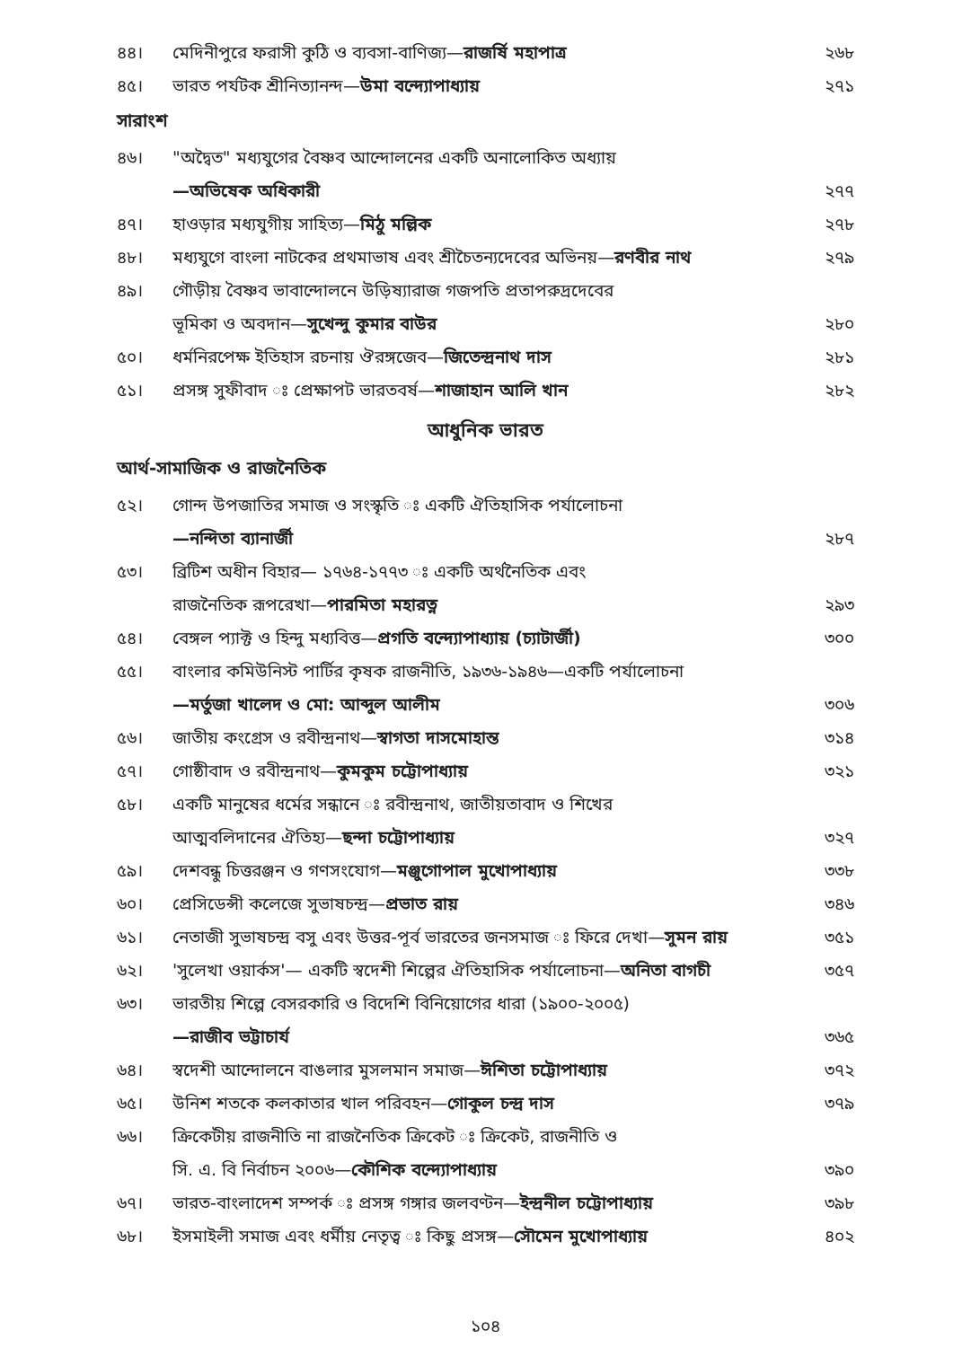৪৪। মেদিনীপুরে ফরাসী কুঠি ও ব্যবসা-বাণিজ্য—রাজর্ষি মহাপাত্র ২৬৮
৪৫। ভারত পর্যটক শ্রীনিত্যানন্দ—উমা বন্দ্যোপাধ্যায় ২৭১
সারাংশ
৪৬। "অদ্বৈত" মধ্যযুগের বৈষ্ণব আন্দোলনের একটি অনালোকিত অধ্যায়
—অভিষেক অধিকারী
২৭৭
৪৭। হাওড়ার মধ্যযুগীয় সাহিত্য—মিঠু মল্লিক ২৭৮
৪৮। মধ্যযুগে বাংলা নাটকের প্রথমাভাষ এবং শ্রীচৈতন্যদেবের অভিনয়—রণবীর নাথ ২৭৯
৪৯। গৌড়ীয় বৈষ্ণব ভাবান্দোলনে উড়িষ্যারাজ গজপতি প্রতাপরুদ্রদেবের
ভূমিকা ও অবদান—সুখেন্দু কুমার বাউর
২৮০
৫০। ধর্মনিরপেক্ষ ইতিহাস রচনায় ঔরঙ্গজেব—জিতেন্দ্রনাথ দাস ২৮১
৫১। প্রসঙ্গ সুফীবাদ ঃ প্রেক্ষাপট ভারতবর্ষ—শাজাহান আলি খান ২৮২
আধুনিক ভারত
আর্থ-সামাজিক ও রাজনৈতিক
৫২। গোন্দ উপজাতির সমাজ ও সংস্কৃতি ঃ একটি ঐতিহাসিক পর্যালোচনা
—নন্দিতা ব্যানার্জী
২৮৭
৫৩। ব্রিটিশ অধীন বিহার— ১৭৬৪-১৭৭৩ ঃ একটি অর্থনৈতিক এবং
রাজনৈতিক রূপরেখা—পারমিতা মহারত্ন
২৯৩
৫৪। বেঙ্গল প্যাক্ট ও হিন্দু মধ্যবিত্ত—প্রগতি বন্দ্যোপাধ্যায় (চ্যাটার্জী) ৩০০
৫৫। বাংলার কমিউনিস্ট পার্টির কৃষক রাজনীতি, ১৯৩৬-১৯৪৬—একটি পর্যালোচনা
—মর্তুজা খালেদ ও মো: আব্দুল আলীম
৩০৬
৫৬। জাতীয় কংগ্রেস ও রবীন্দ্রনাথ—স্বাগতা দাসমোহান্ত ৩১৪
৫৭। গোষ্ঠীবাদ ও রবীন্দ্রনাথ—কুমকুম চট্টোপাধ্যায় ৩২১
৫৮। একটি মানুষের ধর্মের সন্ধানে ঃ রবীন্দ্রনাথ, জাতীয়তাবাদ ও শিখের
আত্মবলিদানের ঐতিহ্য—ছন্দা চট্টোপাধ্যায়
৩২৭
৫৯। দেশবন্ধু চিত্তরঞ্জন ও গণসংযোগ—মঞ্জুগোপাল মুখোপাধ্যায় ৩৩৮
৬০। প্রেসিডেন্সী কলেজে সুভাষচন্দ্র—প্রভাত রায় ৩৪৬
৬১। নেতাজী সুভাষচন্দ্র বসু এবং উত্তর-পূর্ব ভারতের জনসমাজ ঃ ফিরে দেখা—সুমন রায় ৩৫১
৬২। 'সুলেখা ওয়ার্কস'— একটি স্বদেশী শিল্পের ঐতিহাসিক পর্যালোচনা—অনিতা বাগচী ৩৫৭
৬৩। ভারতীয় শিল্পে বেসরকারি ও বিদেশি বিনিয়োগের ধারা (১৯০০-২০০৫)
—রাজীব ভট্টাচার্য
৩৬৫
৬৪। স্বদেশী আন্দোলনে বাঙলার মুসলমান সমাজ—ঈশিতা চট্টোপাধ্যায় ৩৭২
৬৫। উনিশ শতকে কলকাতার খাল পরিবহন—গোকুল চন্দ্র দাস ৩৭৯
৬৬। ক্রিকেটীয় রাজনীতি না রাজনৈতিক ক্রিকেট ঃ ক্রিকেট, রাজনীতি ও
সি. এ. বি নির্বাচন ২০০৬—কৌশিক বন্দ্যোপাধ্যায়
৩৯০
৬৭। ভারত-বাংলাদেশ সম্পর্ক ঃ প্রসঙ্গ গঙ্গার জলবণ্টন—ইন্দ্রনীল চট্টোপাধ্যায় ৩৯৮
৬৮। ইসমাইলী সমাজ এবং ধর্মীয় নেতৃত্ব ঃ কিছু প্রসঙ্গ—সৌমেন মুখোপাধ্যায় ৪০২
১০৪